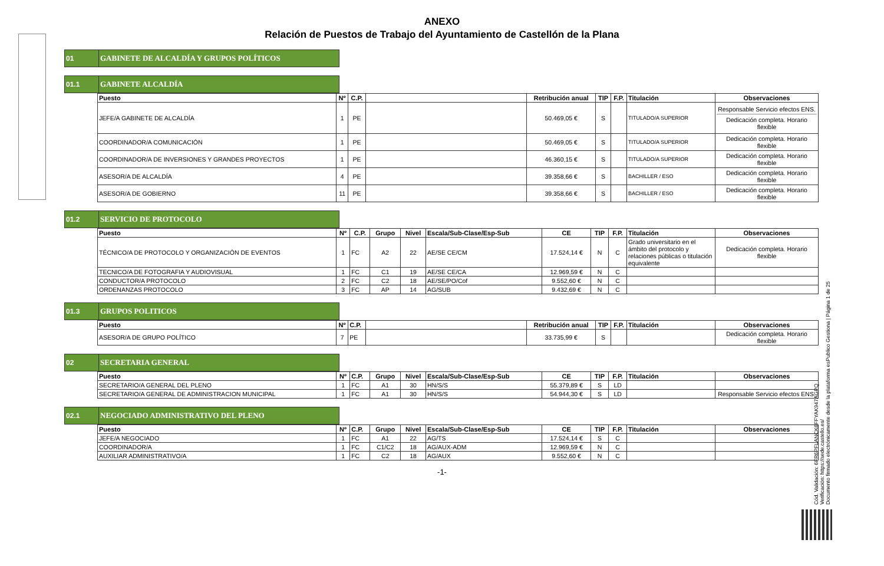ANEXO
Relación de Puestos de Trabajo del Ayuntamiento de Castellón de la Plana
01 GABINETE DE ALCALDÍA Y GRUPOS POLÍTICOS
01.1 GABINETE ALCALDÍA
| Puesto | Nº | C.P. | | Retribución anual | TIP | F.P. | Titulación | Observaciones |
| --- | --- | --- | --- | --- | --- | --- | --- | --- |
| JEFE/A GABINETE DE ALCALDÍA | 1 | PE | | 50.469,05 € | S | | TITULADO/A SUPERIOR | Responsable Servicio efectos ENS. Dedicación completa. Horario flexible |
| COORDINADOR/A COMUNICACIÓN | 1 | PE | | 50.469,05 € | S | | TITULADO/A SUPERIOR | Dedicación completa. Horario flexible |
| COORDINADOR/A DE INVERSIONES Y GRANDES PROYECTOS | 1 | PE | | 46.360,15 € | S | | TITULADO/A SUPERIOR | Dedicación completa. Horario flexible |
| ASESOR/A DE ALCALDÍA | 4 | PE | | 39.358,66 € | S | | BACHILLER / ESO | Dedicación completa. Horario flexible |
| ASESOR/A DE GOBIERNO | 11 | PE | | 39.358,66 € | S | | BACHILLER / ESO | Dedicación completa. Horario flexible |
01.2 SERVICIO DE PROTOCOLO
| Puesto | Nº | C.P. | Grupo | Nivel | Escala/Sub-Clase/Esp-Sub | CE | TIP | F.P. | Titulación | Observaciones |
| --- | --- | --- | --- | --- | --- | --- | --- | --- | --- | --- |
| TÉCNICO/A DE PROTOCOLO Y ORGANIZACIÓN DE EVENTOS | 1 | FC | A2 | 22 | AE/SE CE/CM | 17.524,14 € | N | C | Grado universitario en el ámbito del protocolo y relaciones públicas o titulación equivalente | Dedicación completa. Horario flexible |
| TECNICO/A DE FOTOGRAFIA Y AUDIOVISUAL | 1 | FC | C1 | 19 | AE/SE CE/CA | 12.969,59 € | N | C | | |
| CONDUCTOR/A PROTOCOLO | 2 | FC | C2 | 18 | AE/SE/PO/Cof | 9.552,60 € | N | C | | |
| ORDENANZAS PROTOCOLO | 3 | FC | AP | 14 | AG/SUB | 9.432,69 € | N | C | | |
01.3 GRUPOS POLITICOS
| Puesto | Nº | C.P. | | Retribución anual | TIP | F.P. | Titulación | Observaciones |
| --- | --- | --- | --- | --- | --- | --- | --- | --- |
| ASESOR/A DE GRUPO POLÍTICO | 7 | PE | | 33.735,99 € | S | | | Dedicación completa. Horario flexible |
02 SECRETARIA GENERAL
| Puesto | Nº | C.P. | Grupo | Nivel | Escala/Sub-Clase/Esp-Sub | CE | TIP | F.P. | Titulación | Observaciones |
| --- | --- | --- | --- | --- | --- | --- | --- | --- | --- | --- |
| SECRETARIO/A GENERAL DEL PLENO | 1 | FC | A1 | 30 | HN/S/S | 55.379,89 € | S | LD | | |
| SECRETARIO/A GENERAL DE ADMINISTRACION MUNICIPAL | 1 | FC | A1 | 30 | HN/S/S | 54.944,30 € | S | LD | | Responsable Servicio efectos ENS. |
02.1 NEGOCIADO ADMINISTRATIVO DEL PLENO
| Puesto | Nº | C.P. | Grupo | Nivel | Escala/Sub-Clase/Esp-Sub | CE | TIP | F.P. | Titulación | Observaciones |
| --- | --- | --- | --- | --- | --- | --- | --- | --- | --- | --- |
| JEFE/A NEGOCIADO | 1 | FC | A1 | 22 | AG/TS | 17.524,14 € | S | C | | |
| COORDINADOR/A | 1 | FC | C1/C2 | 18 | AG/AUX-ADM | 12.969,59 € | N | C | | |
| AUXILIAR ADMINISTRATIVO/A | 1 | FC | C2 | 18 | AG/AUX | 9.552,60 € | N | C | | |
-1-
Cód. Validación: 6FR6PFLANCK6FFYAK947AGPQ
Verificación: https://sede.castello.es/
Documento firmado electrónicamente desde la plataforma esPublico Gestiona | Página 1 de 25